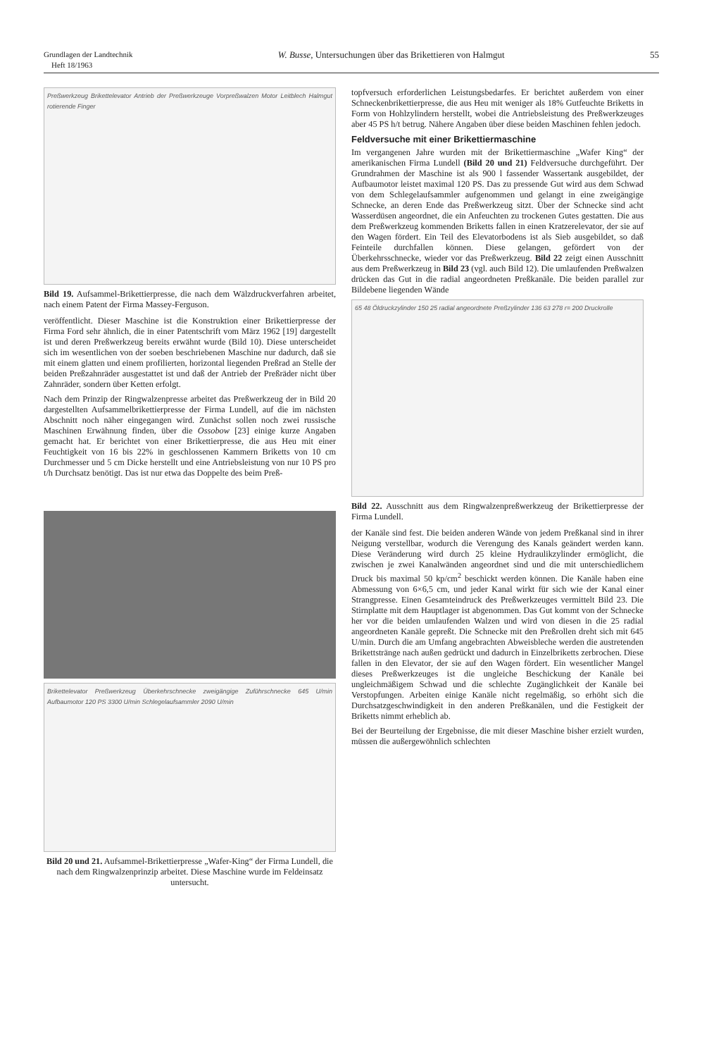Grundlagen der Landtechnik
Heft 18/1963
W. Busse, Untersuchungen über das Brikettieren von Halmgut
55
Preßwerkzeug Brikettelevator Antrieb der Preßwerkzeuge Vorpreßwalzen Motor Leitblech Halmgut rotierende Finger
Bild 19. Aufsammel-Brikettierpresse, die nach dem Wälzdruckverfahren arbeitet, nach einem Patent der Firma Massey-Ferguson.
veröffentlicht. Dieser Maschine ist die Konstruktion einer Brikettierpresse der Firma Ford sehr ähnlich, die in einer Patentschrift vom März 1962 [19] dargestellt ist und deren Preßwerkzeug bereits erwähnt wurde (Bild 10). Diese unterscheidet sich im wesentlichen von der soeben beschriebenen Maschine nur dadurch, daß sie mit einem glatten und einem profilierten, horizontal liegenden Preßrad an Stelle der beiden Preßzahnräder ausgestattet ist und daß der Antrieb der Preßräder nicht über Zahnräder, sondern über Ketten erfolgt.
Nach dem Prinzip der Ringwalzenpresse arbeitet das Preßwerkzeug der in Bild 20 dargestellten Aufsammelbrikettierpresse der Firma Lundell, auf die im nächsten Abschnitt noch näher eingegangen wird. Zunächst sollen noch zwei russische Maschinen Erwähnung finden, über die Ossobow [23] einige kurze Angaben gemacht hat. Er berichtet von einer Brikettierpresse, die aus Heu mit einer Feuchtigkeit von 16 bis 22% in geschlossenen Kammern Briketts von 10 cm Durchmesser und 5 cm Dicke herstellt und eine Antriebsleistung von nur 10 PS pro t/h Durchsatz benötigt. Das ist nur etwa das Doppelte des beim Preß-
Brikettelevator Preßwerkzeug Überkehrschnecke zweigängige Zuführschnecke 645 U/min Aufbaumotor 120 PS 3300 U/min Schlegelaufsammler 2090 U/min
Bild 20 und 21. Aufsammel-Brikettierpresse „Wafer-King“ der Firma Lundell, die nach dem Ringwalzenprinzip arbeitet. Diese Maschine wurde im Feldeinsatz untersucht.
topfversuch erforderlichen Leistungsbedarfes. Er berichtet außerdem von einer Schneckenbrikettierpresse, die aus Heu mit weniger als 18% Gutfeuchte Briketts in Form von Hohlzylindern herstellt, wobei die Antriebsleistung des Preßwerkzeuges aber 45 PS h/t betrug. Nähere Angaben über diese beiden Maschinen fehlen jedoch.
Feldversuche mit einer Brikettiermaschine
Im vergangenen Jahre wurden mit der Brikettiermaschine „Wafer King“ der amerikanischen Firma Lundell (Bild 20 und 21) Feldversuche durchgeführt. Der Grundrahmen der Maschine ist als 900 l fassender Wassertank ausgebildet, der Aufbaumotor leistet maximal 120 PS. Das zu pressende Gut wird aus dem Schwad von dem Schlegelaufsammler aufgenommen und gelangt in eine zweigängige Schnecke, an deren Ende das Preßwerkzeug sitzt. Über der Schnecke sind acht Wasserdüsen angeordnet, die ein Anfeuchten zu trockenen Gutes gestatten. Die aus dem Preßwerkzeug kommenden Briketts fallen in einen Kratzerelevator, der sie auf den Wagen fördert. Ein Teil des Elevatorbodens ist als Sieb ausgebildet, so daß Feinteile durchfallen können. Diese gelangen, gefördert von der Überkehrsschnecke, wieder vor das Preßwerkzeug. Bild 22 zeigt einen Ausschnitt aus dem Preßwerkzeug in Bild 23 (vgl. auch Bild 12). Die umlaufenden Preßwalzen drücken das Gut in die radial angeordneten Preßkanäle. Die beiden parallel zur Bildebene liegenden Wände
65 48 Öldruckzylinder 150 25 radial angeordnete Preßzylinder 136 63 278 r= 200 Druckrolle
Bild 22. Ausschnitt aus dem Ringwalzenpreßwerkzeug der Brikettierpresse der Firma Lundell.
der Kanäle sind fest. Die beiden anderen Wände von jedem Preßkanal sind in ihrer Neigung verstellbar, wodurch die Verengung des Kanals geändert werden kann. Diese Veränderung wird durch 25 kleine Hydraulikzylinder ermöglicht, die zwischen je zwei Kanalwänden angeordnet sind und die mit unterschiedlichem Druck bis maximal 50 kp/cm<sup>2</sup> beschickt werden können. Die Kanäle haben eine Abmessung von 6×6,5 cm, und jeder Kanal wirkt für sich wie der Kanal einer Strangpresse. Einen Gesamteindruck des Preßwerkzeuges vermittelt Bild 23. Die Stirnplatte mit dem Hauptlager ist abgenommen. Das Gut kommt von der Schnecke her vor die beiden umlaufenden Walzen und wird von diesen in die 25 radial angeordneten Kanäle gepreßt. Die Schnecke mit den Preßrollen dreht sich mit 645 U/min. Durch die am Umfang angebrachten Abweisbleche werden die austretenden Brikettstränge nach außen gedrückt und dadurch in Einzelbriketts zerbrochen. Diese fallen in den Elevator, der sie auf den Wagen fördert. Ein wesentlicher Mangel dieses Preßwerkzeuges ist die ungleiche Beschickung der Kanäle bei ungleichmäßigem Schwad und die schlechte Zugänglichkeit der Kanäle bei Verstopfungen. Arbeiten einige Kanäle nicht regelmäßig, so erhöht sich die Durchsatzgeschwindigkeit in den anderen Preßkanälen, und die Festigkeit der Briketts nimmt erheblich ab.
Bei der Beurteilung der Ergebnisse, die mit dieser Maschine bisher erzielt wurden, müssen die außergewöhnlich schlechten